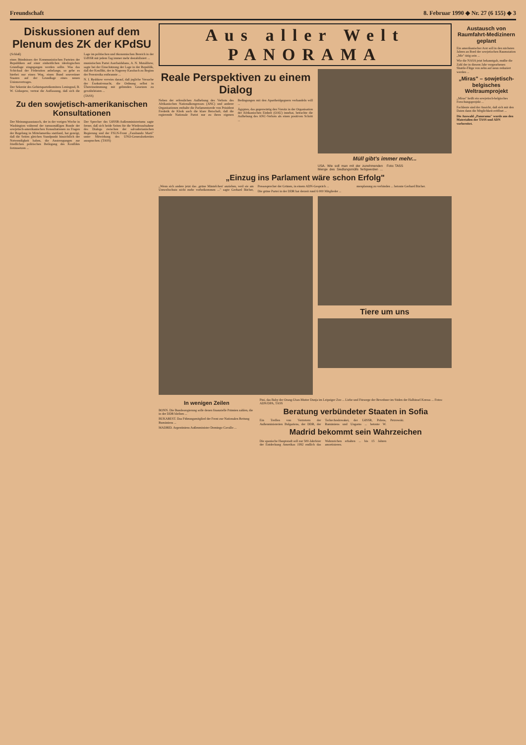Freundschaft 8. Februar 1990 ◆ Nr. 27 (6 155) ◆ 3
Diskussionen auf dem Plenum des ZK der KPdSU
(Schluß)
eines Bündnisses der Kommunistischen Parteien der Republiken auf einer einheitlichen ideologischen Grundlage eingegangen werden sollte. Was das Schicksal der Föderation anbelange, so gebe es hierbei nur einen Weg, einen Bund souveräner Staaten auf der Grundlage eines neuen Unionsvertrages.
Der Sekretär des Gebietsparteikomitees Leningrad, B. W. Gidaspow, vertrat die Auffassung, daß sich die Lage im politischen und ökonomischen Bereich in der UdSSR mit jedem Tag immer mehr destabilisiert ...
munistischen Partei Aserbaidshans, A. N. Mutalibow, sagte bei der Einschätzung der Lage in der Republik, daß der Konflikt, der in Nagorny Karabach zu Beginn der Perestroika entbrannte ...
N. I. Ryshkow verwies darauf, daß jegliche Versuche der Exekutivmacht, die Ordnung selbst in Übereinstimmung mit geltenden Gesetzen zu gewährleisten ...
(TASS)
Zu den sowjetisch-amerikanischen Konsultationen
Der Meinungsaustausch, der in der vorigen Woche in Washington während der turnusmäßigen Runde der sowjetisch-amerikanischen Konsultationen zu Fragen der Regelung in Mittelamerika stattfand, hat gezeigt, daß die Seiten gleichen Standpunkt hinsichtlich der Notwendigkeit haben, die Anstrengungen zur friedlichen politischen Beilegung des Konflikts fortzusetzen ...
Der Sprecher des UdSSR-Außenministeriums sagte ferner, daß sich beide Seiten für die Wiederaufnahme des Dialogs zwischen der salvadorianischen Regierung und der FSLN-Front „Farabundo Martí" unter Mitwirkung des UNO-Generalsekretärs aussprachen. (TASS)
Aus aller Welt PANORAMA
Reale Perspektiven zu einem Dialog
Neben der erfreulichen Aufhebung des Verbots des Afrikanischen Nationalkongresses (ANC) und anderer Organisationen enthalte die Parlamentsrede von Präsident Frederik de Klerk auch die klare Botschaft, daß die regierende Nationale Partei nur zu ihren eigenen Bedingungen mit den Apartheidgegnern verhandeln will ...
Ägypten, das gegenwärtig den Vorsitz in der Organisation der Afrikanischen Einheit (OAU) innehat, betrachte die Aufhebung des ANC-Verbots als einen positiven Schritt ...
Müll gibt's immer mehr...
USA. Wie soll man mit der zunehmenden Menge des Siedlungsmülls fertigwerden ... Foto: TASS
„Einzug ins Parlament wäre schon Erfolg"
„Wenn sich andere jetzt das ‚grüne Mäntelchen' anziehen, weil sie am Umweltschutz nicht mehr vorbeikommen ..." sagte Gerhard Bächer, Pressesprecher der Grünen, in einem ADN-Gespräch ...
Die grüne Partei in der DDR hat derzeit rund 6 000 Mitglieder ...
menplanung zu verbinden ... betonte Gerhard Bächer.
Tiere um uns
In wenigen Zeilen
BONN. Die Bundesregierung solle denen finanzielle Prämien zahlen, die in der DDR bleiben ...
BUKAREST. Das Führungsmitglied der Front zur Nationalen Rettung Rumäniens ...
MADRID. Argentiniens Außenminister Domingo Cavallo ...
Pini, das Baby der Orang-Utan-Mutter Dunja im Leipziger Zoo ... Liebe und Fürsorge der Bewohner im Süden der Halbinsel Koreas ... Fotos: ADN/DPA, TASS
Beratung verbündeter Staaten in Sofia
Ein Treffen von Vertretern der Außenministerien Bulgariens, der DDR, der Tschechoslowakei, der UdSSR, Polens, Rumäniens und Ungarns ... betonte W. Petrowski.
Madrid bekommt sein Wahrzeichen
Die spanische Hauptstadt soll zur 500-Jahrfeier der Entdeckung Amerikas 1992 endlich das Wahrzeichen erhalten ... bis 15 Jahren amortisieren.
Austausch von Raumfahrt-Medizinern geplant
Ein amerikanischer Arzt soll in den nächsten Jahren an Bord der sowjetischen Raumstation „Mir" tätig sein ...
Wie die NASA jetzt bekanntgab, mußte die Zahl der in diesem Jahr vorgesehenen Shuttle-Flüge von zehn auf neun reduziert werden ...
„Miras" – sowjetisch-belgisches Weltraumprojekt
„Miras" heißt ein sowjetisch-belgisches Forschungsprojekt ...
Fachleute sind der Ansicht, daß sich mit den Daten dann die Möglichkeit eröffnet ...
Die Auswahl „Panorama" wurde aus den Materialien der TASS und ADN vorbereitet.